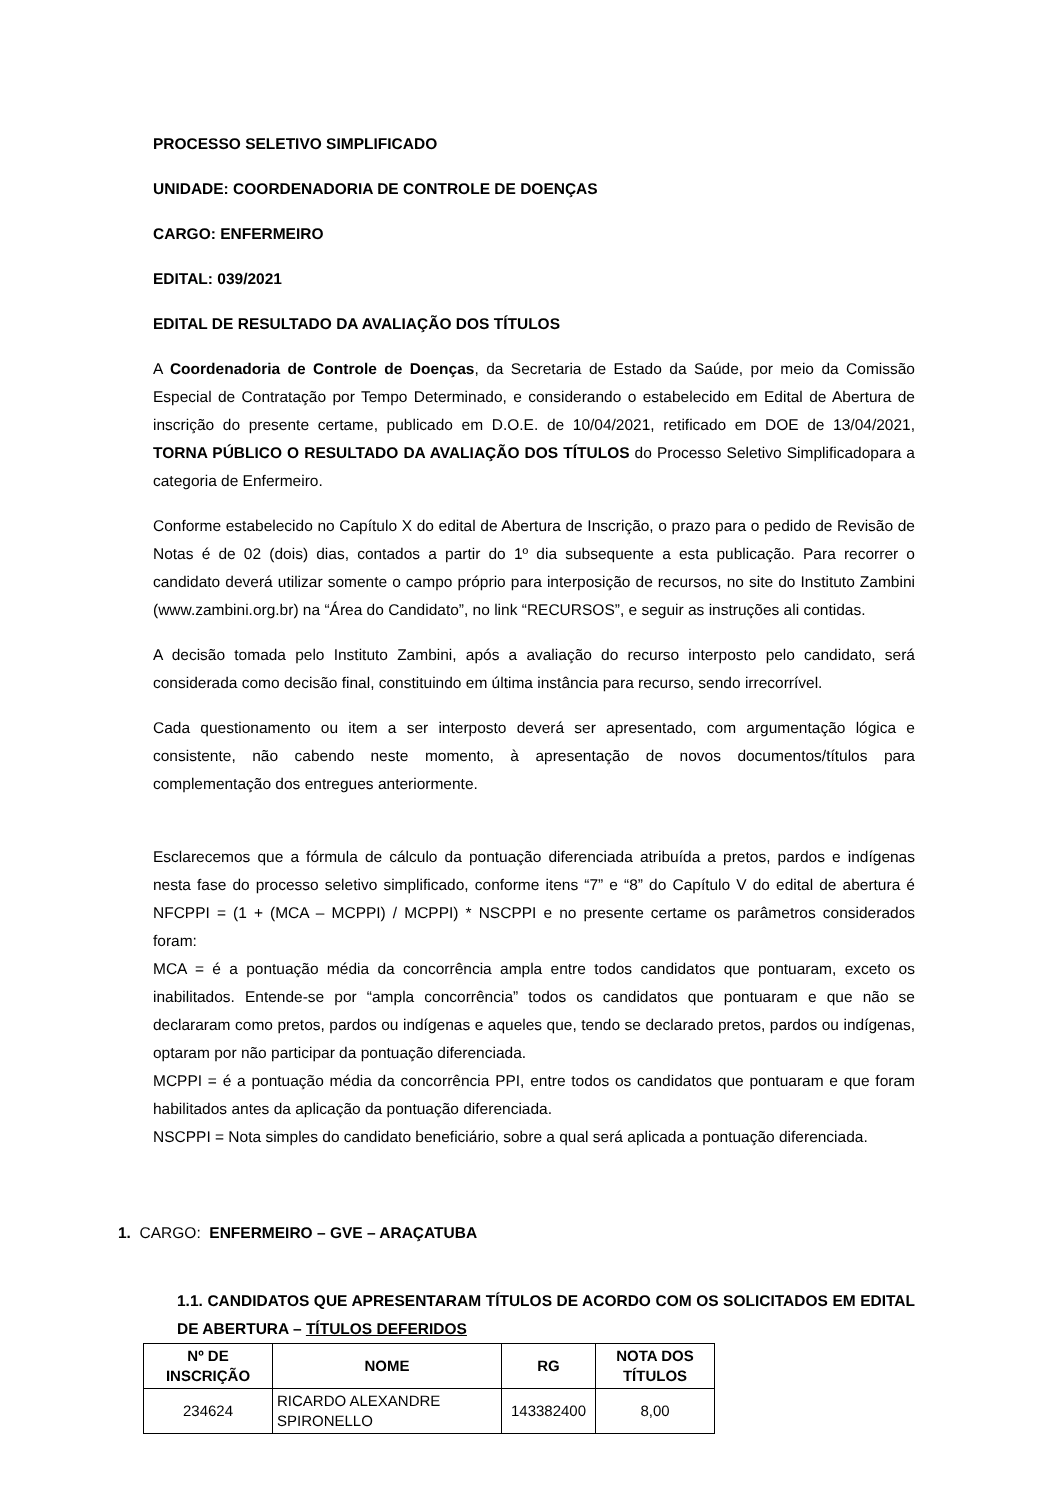PROCESSO SELETIVO SIMPLIFICADO
UNIDADE: COORDENADORIA DE CONTROLE DE DOENÇAS
CARGO: ENFERMEIRO
EDITAL: 039/2021
EDITAL DE RESULTADO DA AVALIAÇÃO DOS TÍTULOS
A Coordenadoria de Controle de Doenças, da Secretaria de Estado da Saúde, por meio da Comissão Especial de Contratação por Tempo Determinado, e considerando o estabelecido em Edital de Abertura de inscrição do presente certame, publicado em D.O.E. de 10/04/2021, retificado em DOE de 13/04/2021, TORNA PÚBLICO O RESULTADO DA AVALIAÇÃO DOS TÍTULOS do Processo Seletivo Simplificadopara a categoria de Enfermeiro.
Conforme estabelecido no Capítulo X do edital de Abertura de Inscrição, o prazo para o pedido de Revisão de Notas é de 02 (dois) dias, contados a partir do 1º dia subsequente a esta publicação. Para recorrer o candidato deverá utilizar somente o campo próprio para interposição de recursos, no site do Instituto Zambini (www.zambini.org.br) na “Área do Candidato”, no link “RECURSOS”, e seguir as instruções ali contidas.
A decisão tomada pelo Instituto Zambini, após a avaliação do recurso interposto pelo candidato, será considerada como decisão final, constituindo em última instância para recurso, sendo irrecorrível.
Cada questionamento ou item a ser interposto deverá ser apresentado, com argumentação lógica e consistente, não cabendo neste momento, à apresentação de novos documentos/títulos para complementação dos entregues anteriormente.
Esclarecemos que a fórmula de cálculo da pontuação diferenciada atribuída a pretos, pardos e indígenas nesta fase do processo seletivo simplificado, conforme itens “7” e “8” do Capítulo V do edital de abertura é NFCPPI = (1 + (MCA – MCPPI) / MCPPI) * NSCPPI e no presente certame os parâmetros considerados foram:
MCA = é a pontuação média da concorrência ampla entre todos candidatos que pontuaram, exceto os inabilitados. Entende-se por “ampla concorrência” todos os candidatos que pontuaram e que não se declararam como pretos, pardos ou indígenas e aqueles que, tendo se declarado pretos, pardos ou indígenas, optaram por não participar da pontuação diferenciada.
MCPPI = é a pontuação média da concorrência PPI, entre todos os candidatos que pontuaram e que foram habilitados antes da aplicação da pontuação diferenciada.
NSCPPI = Nota simples do candidato beneficiário, sobre a qual será aplicada a pontuação diferenciada.
1. CARGO: ENFERMEIRO – GVE – ARAÇATUBA
1.1. CANDIDATOS QUE APRESENTARAM TÍTULOS DE ACORDO COM OS SOLICITADOS EM EDITAL DE ABERTURA – TÍTULOS DEFERIDOS
| Nº DE INSCRIÇÃO | NOME | RG | NOTA DOS TÍTULOS |
| --- | --- | --- | --- |
| 234624 | RICARDO ALEXANDRE SPIRONELLO | 143382400 | 8,00 |